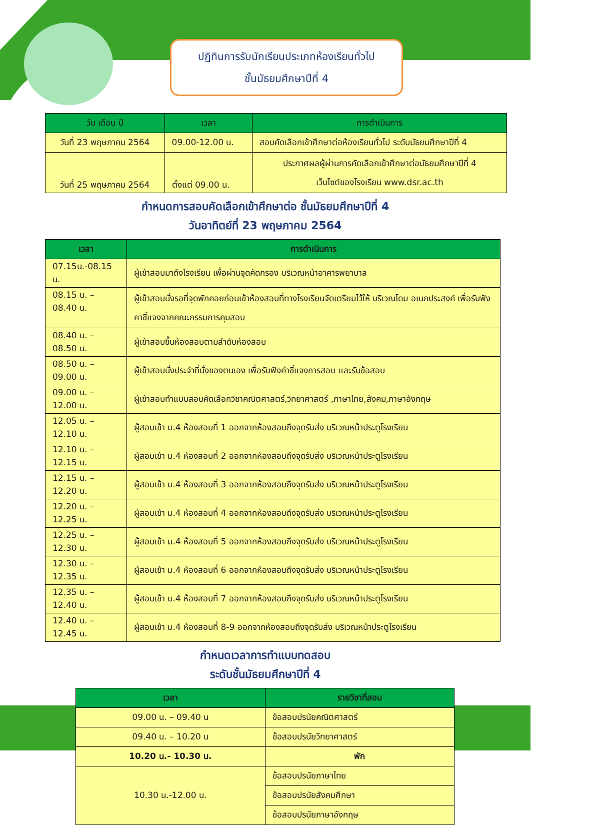ปฏิทินการรับนักเรียนประเภทห้องเรียนทั่วไป
ชั้นมัธยมศึกษาปีที่ 4
| วัน เดือน ปี | เวลา | การดำเนินการ |
| --- | --- | --- |
| วันที่ 23 พฤษภาคม 2564 | 09.00-12.00 น. | สอบคัดเลือกเข้าศึกษาต่อห้องเรียนทั่วไป ระดับมัธยมศึกษาปีที่ 4 |
| วันที่ 25 พฤษภาคม 2564 | ตั้งแต่ 09.00 น. | ประกาศผลผู้ผ่านการคัดเลือกเข้าศึกษาต่อมัธยมศึกษาปีที่ 4 เว็บไซต์ของโรงเรียน www.dsr.ac.th |
กำหนดการสอบคัดเลือกเข้าศึกษาต่อ ชั้นมัธยมศึกษาปีที่ 4
วันอาทิตย์ที่ 23 พฤษภาคม 2564
| เวลา | การดำเนินการ |
| --- | --- |
| 07.15น.-08.15 น. | ผู้เข้าสอบมาถึงโรงเรียน เพื่อผ่านจุดคัดกรอง บริเวณหน้าอาคารพยาบาล |
| 08.15 น. – 08.40 น. | ผู้เข้าสอบนั่งรอที่จุดพักคอยก่อนเข้าห้องสอบที่ทางโรงเรียนจัดเตรียมไว้ให้ บริเวณโดม อเนกประสงค์ เพื่อรับฟังคาชี้แจงจากคณะกรรมการคุมสอบ |
| 08.40 น. – 08.50 น. | ผู้เข้าสอบขึ้นห้องสอบตามลำดับห้องสอบ |
| 08.50 น. – 09.00 น. | ผู้เข้าสอบนั่งประจำที่นั่งของตนเอง เพื่อรับฟังคำชี้แจงการสอบ และรับข้อสอบ |
| 09.00 น. – 12.00 น. | ผู้เข้าสอบทำแบบสอบคัดเลือกวิชาคณิตศาสตร์,วิทยาศาสตร์ ,ภาษาไทย,สังคม,ภาษาอังกฤษ |
| 12.05 น. – 12.10 น. | ผู้สอบเข้า ม.4 ห้องสอบที่ 1 ออกจากห้องสอบถึงจุดรับส่ง บริเวณหน้าประตูโรงเรียน |
| 12.10 น. – 12.15 น. | ผู้สอบเข้า ม.4 ห้องสอบที่ 2 ออกจากห้องสอบถึงจุดรับส่ง บริเวณหน้าประตูโรงเรียน |
| 12.15 น. – 12.20 น. | ผู้สอบเข้า ม.4 ห้องสอบที่ 3 ออกจากห้องสอบถึงจุดรับส่ง บริเวณหน้าประตูโรงเรียน |
| 12.20 น. – 12.25 น. | ผู้สอบเข้า ม.4 ห้องสอบที่ 4 ออกจากห้องสอบถึงจุดรับส่ง บริเวณหน้าประตูโรงเรียน |
| 12.25 น. – 12.30 น. | ผู้สอบเข้า ม.4 ห้องสอบที่ 5 ออกจากห้องสอบถึงจุดรับส่ง บริเวณหน้าประตูโรงเรียน |
| 12.30 น. – 12.35 น. | ผู้สอบเข้า ม.4 ห้องสอบที่ 6 ออกจากห้องสอบถึงจุดรับส่ง บริเวณหน้าประตูโรงเรียน |
| 12.35 น. – 12.40 น. | ผู้สอบเข้า ม.4 ห้องสอบที่ 7 ออกจากห้องสอบถึงจุดรับส่ง บริเวณหน้าประตูโรงเรียน |
| 12.40 น. – 12.45 น. | ผู้สอบเข้า ม.4 ห้องสอบที่ 8-9 ออกจากห้องสอบถึงจุดรับส่ง บริเวณหน้าประตูโรงเรียน |
กำหนดเวลาการทำแบบทดสอบ
ระดับชั้นมัธยมศึกษาปีที่ 4
| เวลา | รายวิชาที่สอบ |
| --- | --- |
| 09.00 น. – 09.40 น | ข้อสอบปรนัยคณิตศาสตร์ |
| 09.40 น. – 10.20 น | ข้อสอบปรนัยวิทยาศาสตร์ |
| 10.20 น.- 10.30 น. | พัก |
| 10.30 น.-12.00 น. | ข้อสอบปรนัยภาษาไทย |
| | ข้อสอบปรนัยสังคมศึกษา |
| | ข้อสอบปรนัยภาษาอังกฤษ |